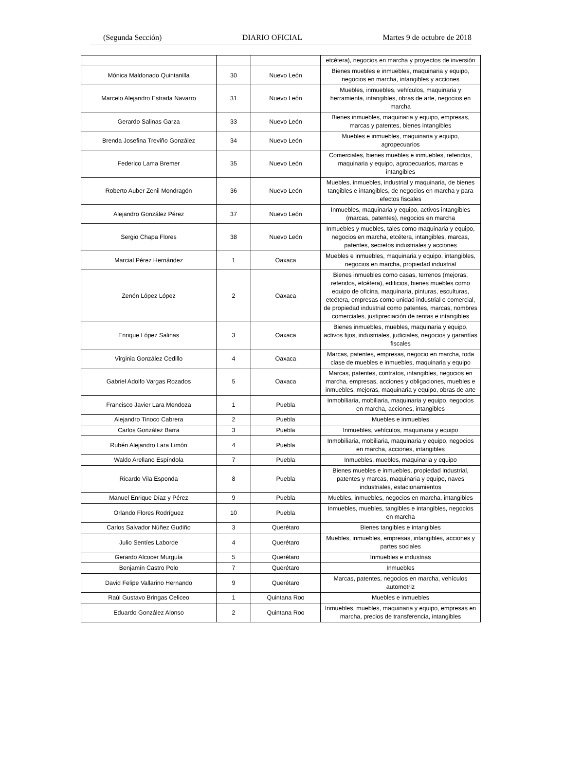(Segunda Sección) DIARIO OFICIAL Martes 9 de octubre de 2018
| | | | etcétera), negocios en marcha y proyectos de inversión |
| Mónica Maldonado Quintanilla | 30 | Nuevo León | Bienes muebles e inmuebles, maquinaria y equipo, negocios en marcha, intangibles y acciones |
| Marcelo Alejandro Estrada Navarro | 31 | Nuevo León | Muebles, inmuebles, vehículos, maquinaria y herramienta, intangibles, obras de arte, negocios en marcha |
| Gerardo Salinas Garza | 33 | Nuevo León | Bienes inmuebles, maquinaria y equipo, empresas, marcas y patentes, bienes intangibles |
| Brenda Josefina Treviño González | 34 | Nuevo León | Muebles e inmuebles, maquinaria y equipo, agropecuarios |
| Federico Lama Bremer | 35 | Nuevo León | Comerciales, bienes muebles e inmuebles, referidos, maquinaria y equipo, agropecuarios, marcas e intangibles |
| Roberto Auber Zenil Mondragón | 36 | Nuevo León | Muebles, inmuebles, industrial y maquinaria, de bienes tangibles e intangibles, de negocios en marcha y para efectos fiscales |
| Alejandro González Pérez | 37 | Nuevo León | Inmuebles, maquinaria y equipo, activos intangibles (marcas, patentes), negocios en marcha |
| Sergio Chapa Flores | 38 | Nuevo León | Inmuebles y muebles, tales como maquinaria y equipo, negocios en marcha, etcétera, intangibles, marcas, patentes, secretos industriales y acciones |
| Marcial Pérez Hernández | 1 | Oaxaca | Muebles e inmuebles, maquinaria y equipo, intangibles, negocios en marcha, propiedad industrial |
| Zenón López López | 2 | Oaxaca | Bienes inmuebles como casas, terrenos (mejoras, referidos, etcétera), edificios, bienes muebles como equipo de oficina, maquinaria, pinturas, esculturas, etcétera, empresas como unidad industrial o comercial, de propiedad industrial como patentes, marcas, nombres comerciales, justipreciación de rentas e intangibles |
| Enrique López Salinas | 3 | Oaxaca | Bienes inmuebles, muebles, maquinaria y equipo, activos fijos, industriales, judiciales, negocios y garantías fiscales |
| Virginia González Cedillo | 4 | Oaxaca | Marcas, patentes, empresas, negocio en marcha, toda clase de muebles e inmuebles, maquinaria y equipo |
| Gabriel Adolfo Vargas Rozados | 5 | Oaxaca | Marcas, patentes, contratos, intangibles, negocios en marcha, empresas, acciones y obligaciones, muebles e inmuebles, mejoras, maquinaria y equipo, obras de arte |
| Francisco Javier Lara Mendoza | 1 | Puebla | Inmobiliaria, mobiliaria, maquinaria y equipo, negocios en marcha, acciones, intangibles |
| Alejandro Tinoco Cabrera | 2 | Puebla | Muebles e inmuebles |
| Carlos González Barra | 3 | Puebla | Inmuebles, vehículos, maquinaria y equipo |
| Rubén Alejandro Lara Limón | 4 | Puebla | Inmobiliaria, mobiliaria, maquinaria y equipo, negocios en marcha, acciones, intangibles |
| Waldo Arellano Espíndola | 7 | Puebla | Inmuebles, muebles, maquinaria y equipo |
| Ricardo Vila Esponda | 8 | Puebla | Bienes muebles e inmuebles, propiedad industrial, patentes y marcas, maquinaria y equipo, naves industriales, estacionamientos |
| Manuel Enrique Díaz y Pérez | 9 | Puebla | Muebles, inmuebles, negocios en marcha, intangibles |
| Orlando Flores Rodríguez | 10 | Puebla | Inmuebles, muebles, tangibles e intangibles, negocios en marcha |
| Carlos Salvador Núñez Gudiño | 3 | Querétaro | Bienes tangibles e intangibles |
| Julio Sentíes Laborde | 4 | Querétaro | Muebles, inmuebles, empresas, intangibles, acciones y partes sociales |
| Gerardo Alcocer Murguía | 5 | Querétaro | Inmuebles e industrias |
| Benjamín Castro Polo | 7 | Querétaro | Inmuebles |
| David Felipe Vallarino Hernando | 9 | Querétaro | Marcas, patentes, negocios en marcha, vehículos automotriz |
| Raúl Gustavo Bringas Celiceo | 1 | Quintana Roo | Muebles e inmuebles |
| Eduardo González Alonso | 2 | Quintana Roo | Inmuebles, muebles, maquinaria y equipo, empresas en marcha, precios de transferencia, intangibles |